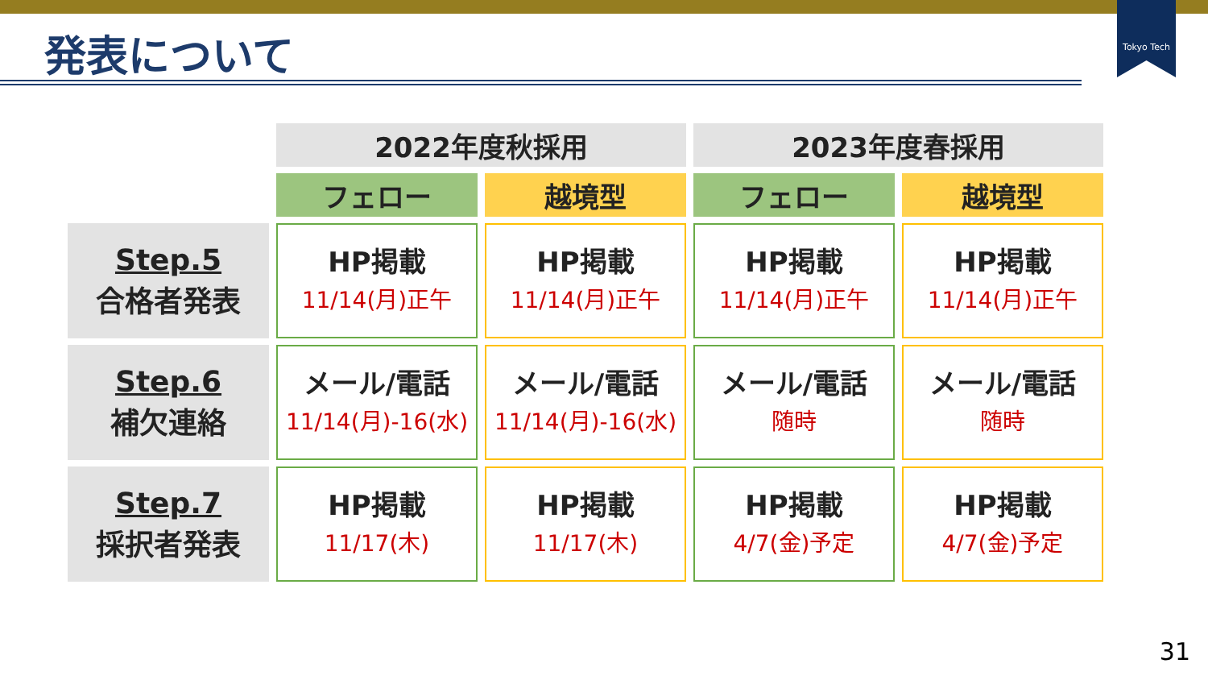Tokyo Tech
発表について
| | 2022年度秋採用 | | 2023年度春採用 | |
| | フェロー | 越境型 | フェロー | 越境型 |
| Step.5 合格者発表 | HP掲載 11/14(月)正午 | HP掲載 11/14(月)正午 | HP掲載 11/14(月)正午 | HP掲載 11/14(月)正午 |
| Step.6 補欠連絡 | メール/電話 11/14(月)-16(水) | メール/電話 11/14(月)-16(水) | メール/電話 随時 | メール/電話 随時 |
| Step.7 採択者発表 | HP掲載 11/17(木) | HP掲載 11/17(木) | HP掲載 4/7(金)予定 | HP掲載 4/7(金)予定 |
31